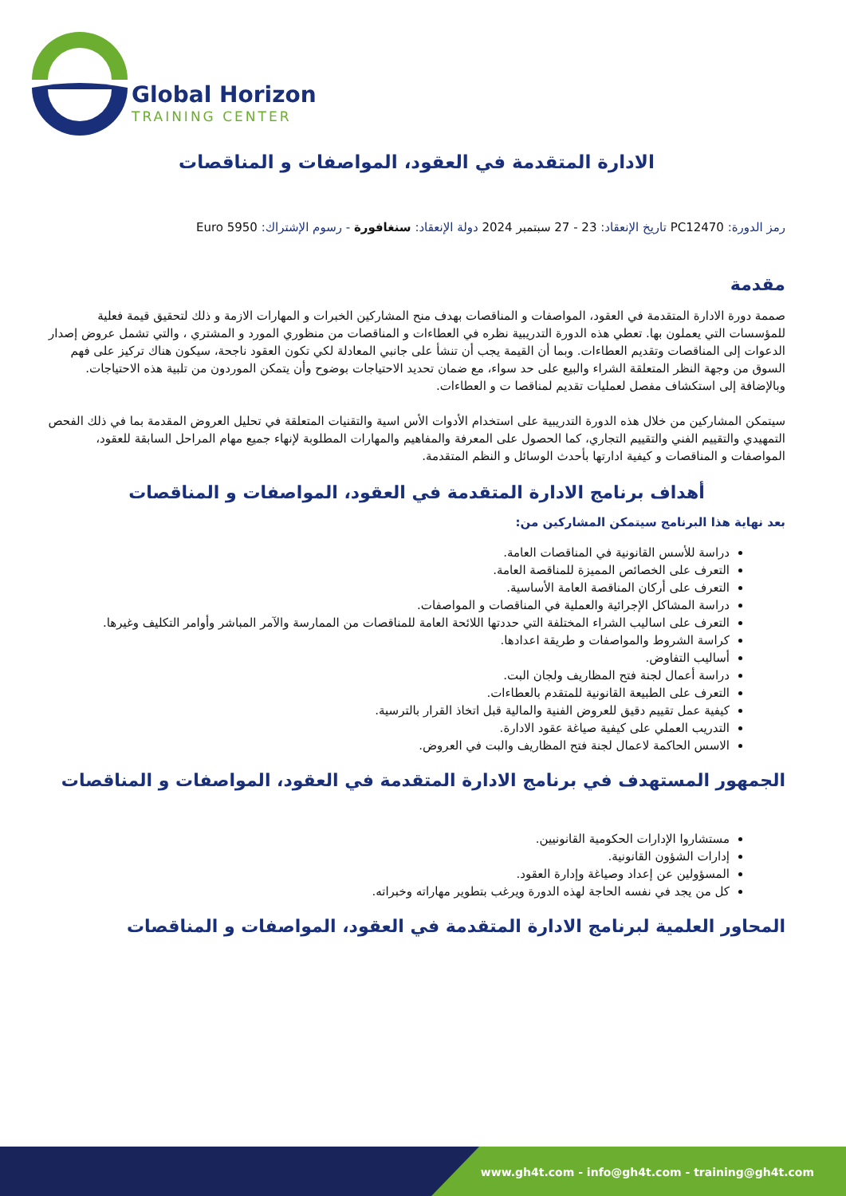Global Horizon
TRAINING CENTER
الادارة المتقدمة في العقود، المواصفات و المناقصات
رمز الدورة: PC12470 تاريخ الإنعقاد: 23 - 27 سبتمبر 2024 دولة الإنعقاد: سنغافورة - رسوم الإشتراك: 5950 Euro
مقدمة
صممة دورة الادارة المتقدمة في العقود، المواصفات و المناقصات بهدف منح المشاركين الخبرات و المهارات الازمة و ذلك لتحقيق قيمة فعلية للمؤسسات التي يعملون بها. تعطي هذه الدورة التدريبية نظره في العطاءات و المناقصات من منظوري المورد و المشتري ، والتي تشمل عروض إصدار الدعوات إلى المناقصات وتقديم العطاءات. وبما أن القيمة يجب أن تنشأ على جانبي المعادلة لكي تكون العقود ناجحة، سيكون هناك تركيز على فهم السوق من وجهة النظر المتعلقة الشراء والبيع على حد سواء، مع ضمان تحديد الاحتياجات بوضوح وأن يتمكن الموردون من تلبية هذه الاحتياجات. وبالإضافة إلى استكشاف مفصل لعمليات تقديم لمناقصا ت و العطاءات.
سيتمكن المشاركين من خلال هذه الدورة التدريبية على استخدام الأدوات الأس اسية والتقنيات المتعلقة في تحليل العروض المقدمة بما في ذلك الفحص التمهيدي والتقييم الفني والتقييم التجاري، كما الحصول على المعرفة والمفاهيم والمهارات المطلوبة لإنهاء جميع مهام المراحل السابقة للعقود، المواصفات و المناقصات و كيفية ادارتها بأحدث الوسائل و النظم المتقدمة.
أهداف برنامج الادارة المتقدمة في العقود، المواصفات و المناقصات
بعد نهاية هذا البرنامج سيتمكن المشاركين من:
دراسة للأسس القانونية في المناقصات العامة.
التعرف على الخصائص المميزة للمناقصة العامة.
التعرف على أركان المناقصة العامة الأساسية.
دراسة المشاكل الإجرائية والعملية في المناقصات و المواصفات.
التعرف على اساليب الشراء المختلفة التي حددتها اللائحة العامة للمناقصات من الممارسة والآمر المباشر وأوامر التكليف وغيرها.
كراسة الشروط والمواصفات و طريقة اعدادها.
أساليب التفاوض.
دراسة أعمال لجنة فتح المظاريف ولجان البت.
التعرف على الطبيعة القانونية للمتقدم بالعطاءات.
كيفية عمل تقييم دقيق للعروض الفنية والمالية قبل اتخاذ القرار بالترسية.
التدريب العملي على كيفية صياغة عقود الادارة.
الاسس الحاكمة لاعمال لجنة فتح المظاريف والبت في العروض.
الجمهور المستهدف في برنامج الادارة المتقدمة في العقود، المواصفات و المناقصات
مستشاروا الإدارات الحكومية القانونيين.
إدارات الشؤون القانونية.
المسؤولين عن إعداد وصياغة وإدارة العقود.
كل من يجد في نفسه الحاجة لهذه الدورة ويرغب بتطوير مهاراته وخبراته.
المحاور العلمية لبرنامج الادارة المتقدمة في العقود، المواصفات و المناقصات
www.gh4t.com - info@gh4t.com - training@gh4t.com